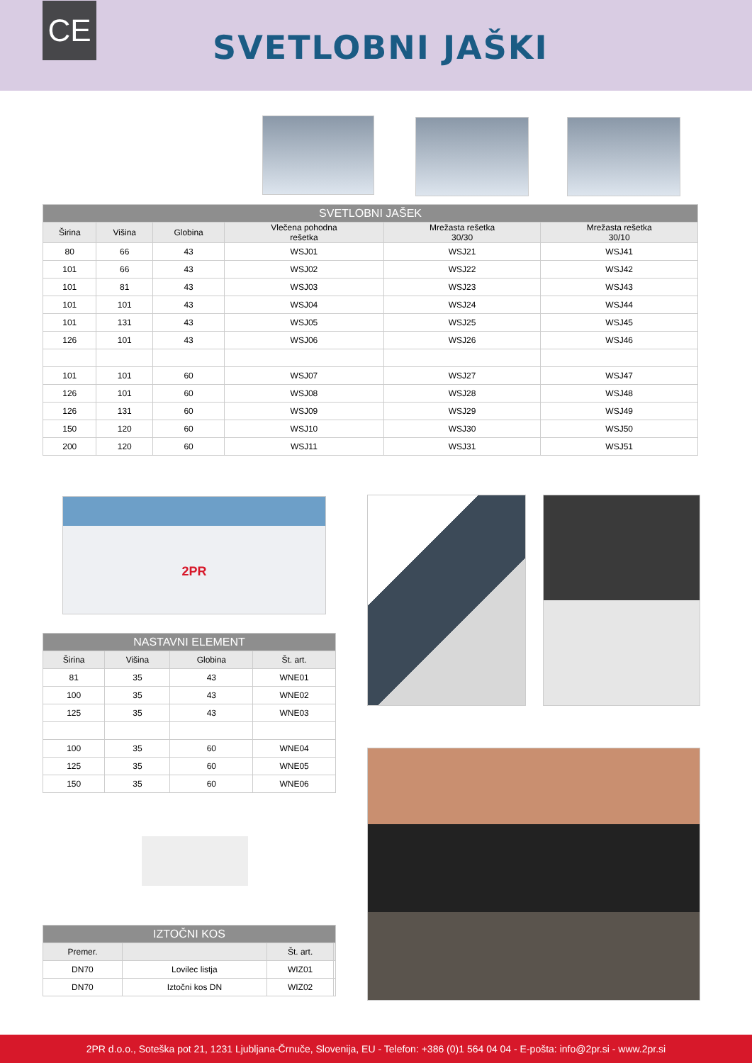CE
SVETLOBNI JAŠKI
| SVETLOBNI JAŠEK | | | | | |
| Širina | Višina | Globina | Vlečena pohodna rešetka | Mrežasta rešetka 30/30 | Mrežasta rešetka 30/10 |
| 80 | 66 | 43 | WSJ01 | WSJ21 | WSJ41 |
| 101 | 66 | 43 | WSJ02 | WSJ22 | WSJ42 |
| 101 | 81 | 43 | WSJ03 | WSJ23 | WSJ43 |
| 101 | 101 | 43 | WSJ04 | WSJ24 | WSJ44 |
| 101 | 131 | 43 | WSJ05 | WSJ25 | WSJ45 |
| 126 | 101 | 43 | WSJ06 | WSJ26 | WSJ46 |
| 101 | 101 | 60 | WSJ07 | WSJ27 | WSJ47 |
| 126 | 101 | 60 | WSJ08 | WSJ28 | WSJ48 |
| 126 | 131 | 60 | WSJ09 | WSJ29 | WSJ49 |
| 150 | 120 | 60 | WSJ10 | WSJ30 | WSJ50 |
| 200 | 120 | 60 | WSJ11 | WSJ31 | WSJ51 |
2PR
| NASTAVNI ELEMENT | | | |
| Širina | Višina | Globina | Št. art. |
| 81 | 35 | 43 | WNE01 |
| 100 | 35 | 43 | WNE02 |
| 125 | 35 | 43 | WNE03 |
| 100 | 35 | 60 | WNE04 |
| 125 | 35 | 60 | WNE05 |
| 150 | 35 | 60 | WNE06 |
| IZTOČNI KOS | | | |
| Premer. | | Št. art. | |
| DN70 | Lovilec listja | WIZ01 | |
| DN70 | Iztočni kos DN | WIZ02 | |
2PR d.o.o., Soteška pot 21, 1231 Ljubljana-Črnuče, Slovenija, EU - Telefon: +386 (0)1 564 04 04 - E-pošta: info@2pr.si - www.2pr.si